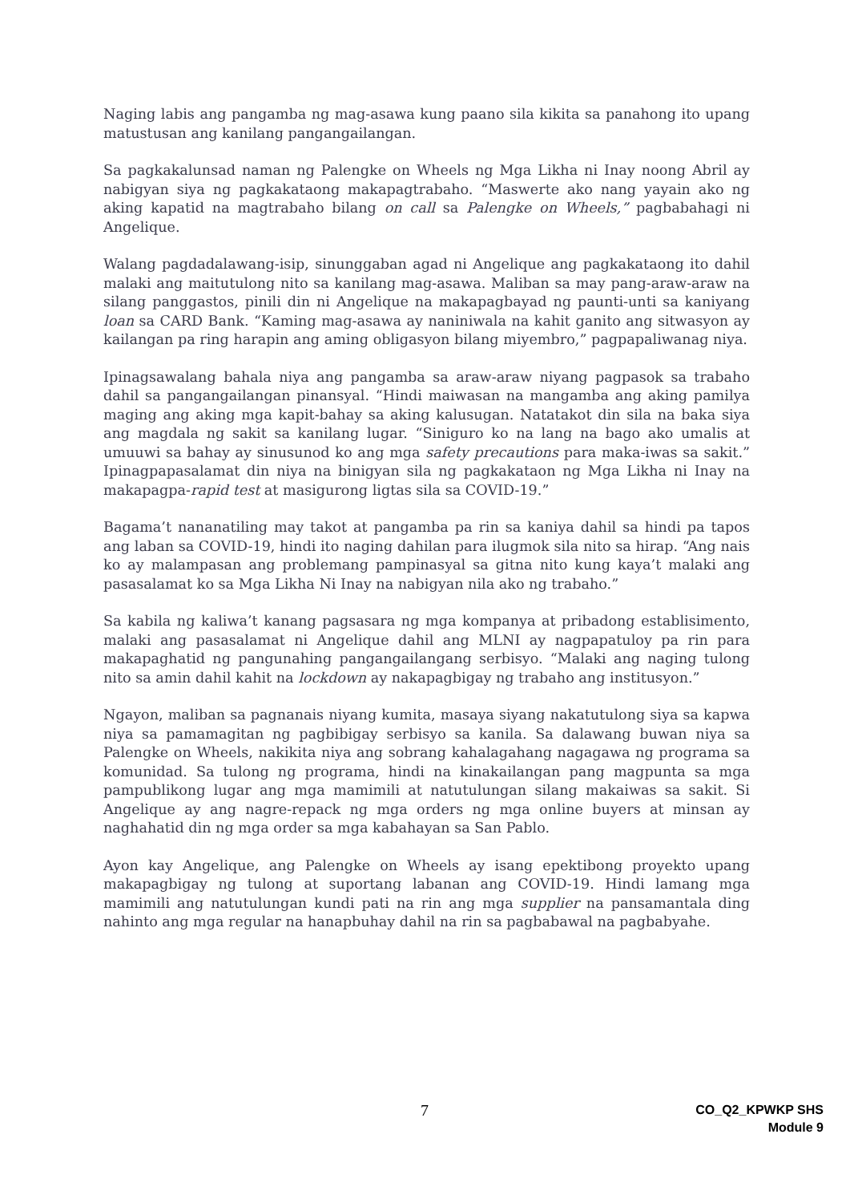Naging labis ang pangamba ng mag-asawa kung paano sila kikita sa panahong ito upang matustusan ang kanilang pangangailangan.
Sa pagkakalunsad naman ng Palengke on Wheels ng Mga Likha ni Inay noong Abril ay nabigyan siya ng pagkakataong makapagtrabaho. “Maswerte ako nang yayain ako ng aking kapatid na magtrabaho bilang on call sa Palengke on Wheels,” pagbabahagi ni Angelique.
Walang pagdadalawang-isip, sinunggaban agad ni Angelique ang pagkakataong ito dahil malaki ang maitutulong nito sa kanilang mag-asawa. Maliban sa may pang-araw-araw na silang panggastos, pinili din ni Angelique na makapagbayad ng paunti-unti sa kaniyang loan sa CARD Bank. “Kaming mag-asawa ay naniniwala na kahit ganito ang sitwasyon ay kailangan pa ring harapin ang aming obligasyon bilang miyembro,” pagpapaliwanag niya.
Ipinagsawalang bahala niya ang pangamba sa araw-araw niyang pagpasok sa trabaho dahil sa pangangailangan pinansyal. “Hindi maiwasan na mangamba ang aking pamilya maging ang aking mga kapit-bahay sa aking kalusugan. Natatakot din sila na baka siya ang magdala ng sakit sa kanilang lugar. “Siniguro ko na lang na bago ako umalis at umuuwi sa bahay ay sinusunod ko ang mga safety precautions para maka-iwas sa sakit.” Ipinagpapasalamat din niya na binigyan sila ng pagkakataon ng Mga Likha ni Inay na makapagpa-rapid test at masigurong ligtas sila sa COVID-19.”
Bagama’t nananatiling may takot at pangamba pa rin sa kaniya dahil sa hindi pa tapos ang laban sa COVID-19, hindi ito naging dahilan para ilugmok sila nito sa hirap. “Ang nais ko ay malampasan ang problemang pampinasyal sa gitna nito kung kaya’t malaki ang pasasalamat ko sa Mga Likha Ni Inay na nabigyan nila ako ng trabaho.”
Sa kabila ng kaliwa’t kanang pagsasara ng mga kompanya at pribadong establisimento, malaki ang pasasalamat ni Angelique dahil ang MLNI ay nagpapatuloy pa rin para makapaghatid ng pangunahing pangangailangang serbisyo. “Malaki ang naging tulong nito sa amin dahil kahit na lockdown ay nakapagbigay ng trabaho ang institusyon.”
Ngayon, maliban sa pagnanais niyang kumita, masaya siyang nakatutulong siya sa kapwa niya sa pamamagitan ng pagbibigay serbisyo sa kanila. Sa dalawang buwan niya sa Palengke on Wheels, nakikita niya ang sobrang kahalagahang nagagawa ng programa sa komunidad. Sa tulong ng programa, hindi na kinakailangan pang magpunta sa mga pampublikong lugar ang mga mamimili at natutulungan silang makaiwas sa sakit. Si Angelique ay ang nagre-repack ng mga orders ng mga online buyers at minsan ay naghahatid din ng mga order sa mga kabahayan sa San Pablo.
Ayon kay Angelique, ang Palengke on Wheels ay isang epektibong proyekto upang makapagbigay ng tulong at suportang labanan ang COVID-19. Hindi lamang mga mamimili ang natutulungan kundi pati na rin ang mga supplier na pansamantala ding nahinto ang mga regular na hanapbuhay dahil na rin sa pagbabawal na pagbabyahe.
7
CO_Q2_KPWKP SHS
Module 9